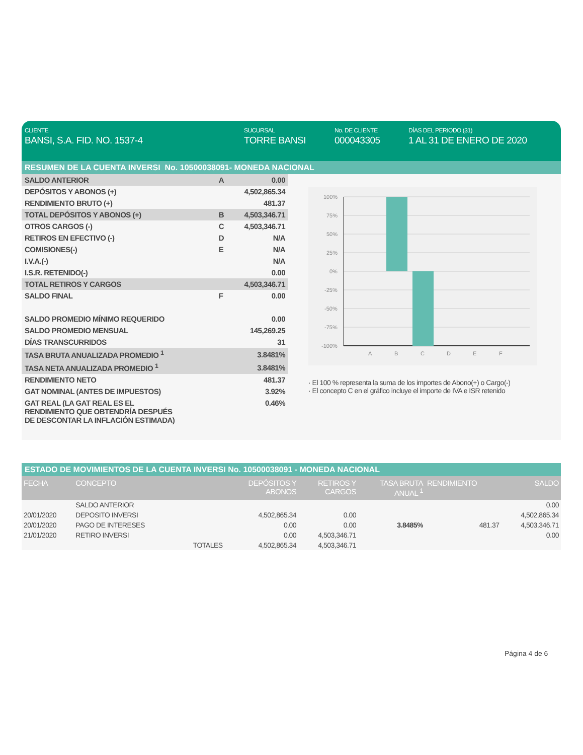CLIENTE
BANSI, S.A. FID. NO. 1537-4
SUCURSAL
TORRE BANSI
No. DE CLIENTE
000043305
DÍAS DEL PERIODO (31)
1 AL 31 DE ENERO DE 2020
RESUMEN DE LA CUENTA INVERSI No. 10500038091- MONEDA NACIONAL
| SALDO ANTERIOR | A | 0.00 |
| DEPÓSITOS Y ABONOS (+) | | 4,502,865.34 |
| RENDIMIENTO BRUTO (+) | | 481.37 |
| TOTAL DEPÓSITOS Y ABONOS (+) | B | 4,503,346.71 |
| OTROS CARGOS (-) | C | 4,503,346.71 |
| RETIROS EN EFECTIVO (-) | D | N/A |
| COMISIONES(-) | E | N/A |
| I.V.A.(-) | | N/A |
| I.S.R. RETENIDO(-) | | 0.00 |
| TOTAL RETIROS Y CARGOS | | 4,503,346.71 |
| SALDO FINAL | F | 0.00 |
| SALDO PROMEDIO MÍNIMO REQUERIDO | | 0.00 |
| SALDO PROMEDIO MENSUAL | | 145,269.25 |
| DÍAS TRANSCURRIDOS | | 31 |
| TASA BRUTA ANUALIZADA PROMEDIO <sup>1</sup> | | 3.8481% |
| TASA NETA ANUALIZADA PROMEDIO <sup>1</sup> | | 3.8481% |
| RENDIMIENTO NETO | | 481.37 |
| GAT NOMINAL (ANTES DE IMPUESTOS) | | 3.92% |
| GAT REAL (LA GAT REAL ES EL RENDIMIENTO QUE OBTENDRÍA DESPUÉS DE DESCONTAR LA INFLACIÓN ESTIMADA) | | 0.46% |
100%
75%
50%
25%
0%
-25%
-50%
-75%
-100%
A
B
C
D
E
F
· El 100 % representa la suma de los importes de Abono(+) o Cargo(-)
· El concepto C en el gráfico incluye el importe de IVA e ISR retenido
ESTADO DE MOVIMIENTOS DE LA CUENTA INVERSI No. 10500038091 - MONEDA NACIONAL
| FECHA | CONCEPTO | | DEPÓSITOS Y ABONOS | RETIROS Y CARGOS | TASA BRUTA ANUAL <sup>1</sup> | RENDIMIENTO | SALDO |
| --- | --- | --- | --- | --- | --- | --- | --- |
| | SALDO ANTERIOR | | | | | | 0.00 |
| 20/01/2020 | DEPOSITO INVERSI | | 4,502,865.34 | 0.00 | | | 4,502,865.34 |
| 20/01/2020 | PAGO DE INTERESES | | 0.00 | 0.00 | 3.8485% | 481.37 | 4,503,346.71 |
| 21/01/2020 | RETIRO INVERSI | | 0.00 | 4,503,346.71 | | | 0.00 |
| | | TOTALES | 4,502,865.34 | 4,503,346.71 | | | |
Página 4 de 6